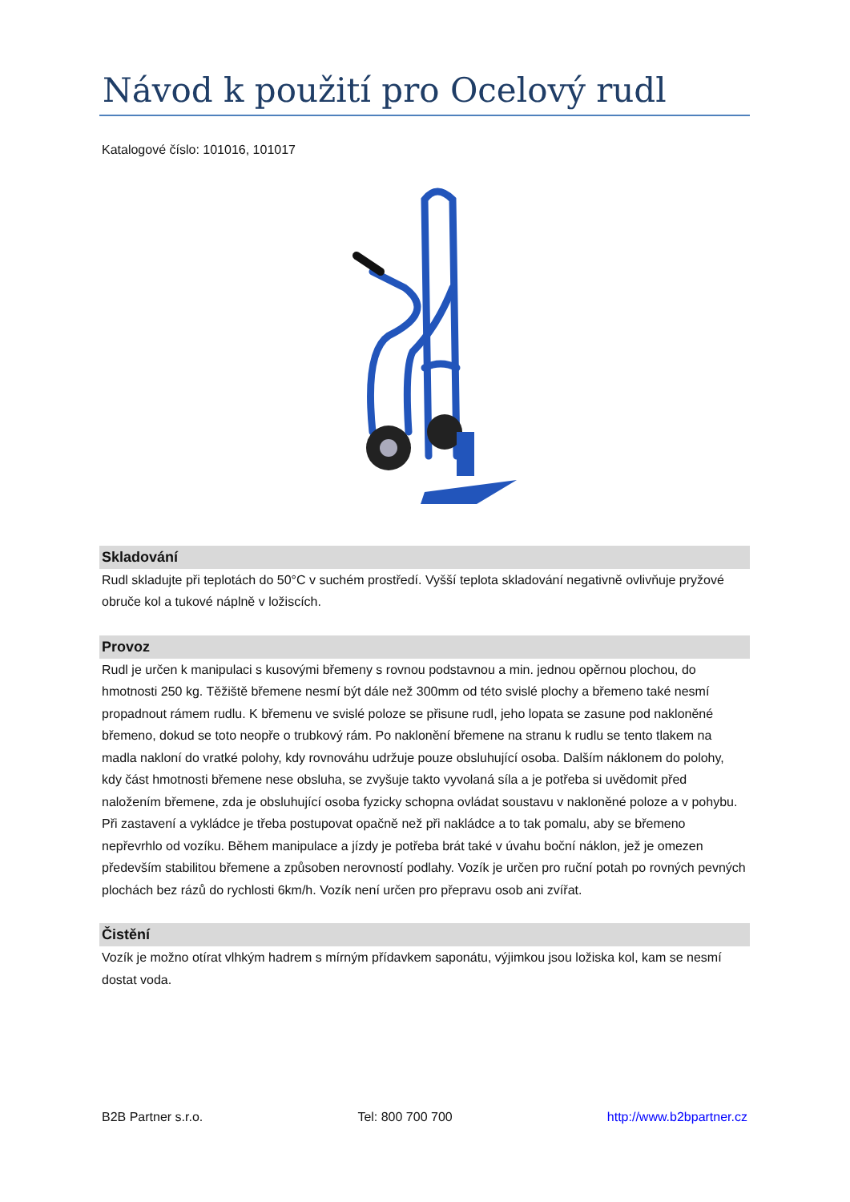Návod k použití pro Ocelový rudl
Katalogové číslo: 101016, 101017
Skladování
Rudl skladujte při teplotách do 50°C v suchém prostředí. Vyšší teplota skladování negativně ovlivňuje pryžové obruče kol a tukové náplně v ložiscích.
Provoz
Rudl je určen k manipulaci s kusovými břemeny s rovnou podstavnou a min. jednou opěrnou plochou, do hmotnosti 250 kg. Těžiště břemene nesmí být dále než 300mm od této svislé plochy a břemeno také nesmí propadnout rámem rudlu. K břemenu ve svislé poloze se přisune rudl, jeho lopata se zasune pod nakloněné břemeno, dokud se toto neopře o trubkový rám. Po naklonění břemene na stranu k rudlu se tento tlakem na madla nakloní do vratké polohy, kdy rovnováhu udržuje pouze obsluhující osoba. Dalším náklonem do polohy, kdy část hmotnosti břemene nese obsluha, se zvyšuje takto vyvolaná síla a je potřeba si uvědomit před naložením břemene, zda je obsluhující osoba fyzicky schopna ovládat soustavu v nakloněné poloze a v pohybu. Při zastavení a vykládce je třeba postupovat opačně než při nakládce a to tak pomalu, aby se břemeno nepřevrhlo od vozíku. Během manipulace a jízdy je potřeba brát také v úvahu boční náklon, jež je omezen především stabilitou břemene a způsoben nerovností podlahy. Vozík je určen pro ruční potah po rovných pevných plochách bez rázů do rychlosti 6km/h. Vozík není určen pro přepravu osob ani zvířat.
Čistění
Vozík je možno otírat vlhkým hadrem s mírným přídavkem saponátu, výjimkou jsou ložiska kol, kam se nesmí dostat voda.
B2B Partner s.r.o. Tel: 800 700 700 http://www.b2bpartner.cz